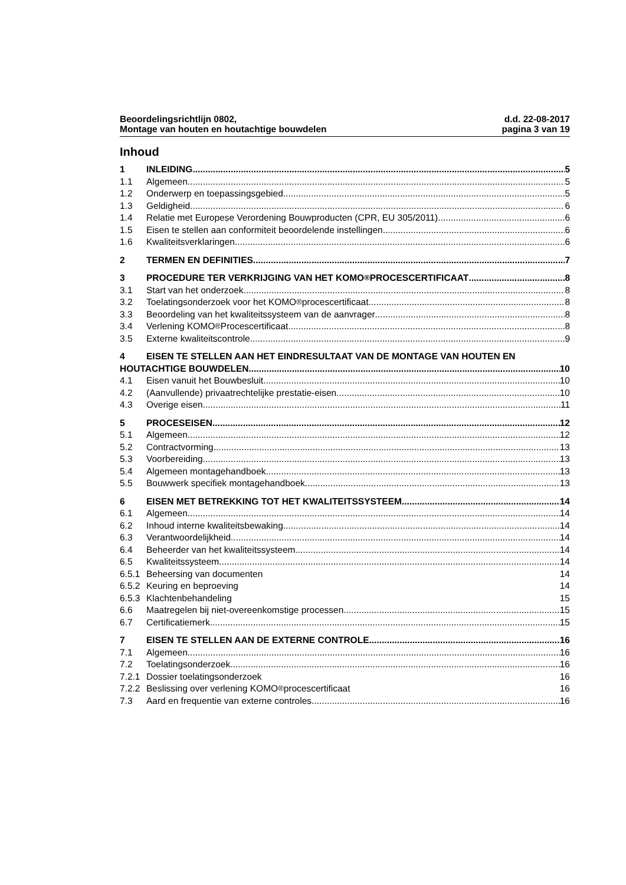Beoordelingsrichtlijn 0802,
Montage van houten en houtachtige bouwdelen
d.d. 22-08-2017
pagina 3 van 19
Inhoud
1 INLEIDING 5
1.1 Algemeen 5
1.2 Onderwerp en toepassingsgebied 5
1.3 Geldigheid 6
1.4 Relatie met Europese Verordening Bouwproducten (CPR, EU 305/2011) 6
1.5 Eisen te stellen aan conformiteit beoordelende instellingen 6
1.6 Kwaliteitsverklaringen 6
2 TERMEN EN DEFINITIES 7
3 PROCEDURE TER VERKRIJGING VAN HET KOMO<sup>®</sup> PROCESCERTIFICAAT 8
3.1 Start van het onderzoek 8
3.2 Toelatingsonderzoek voor het KOMO<sup>®</sup> procescertificaat 8
3.3 Beoordeling van het kwaliteitssysteem van de aanvrager 8
3.4 Verlening KOMO<sup>®</sup> Procescertificaat 8
3.5 Externe kwaliteitscontrole 9
4 EISEN TE STELLEN AAN HET EINDRESULTAAT VAN DE MONTAGE VAN HOUTEN EN
HOUTACHTIGE BOUWDELEN 10
4.1 Eisen vanuit het Bouwbesluit 10
4.2 (Aanvullende) privaatrechtelijke prestatie-eisen 10
4.3 Overige eisen 11
5 PROCESEISEN 12
5.1 Algemeen 12
5.2 Contractvorming 13
5.3 Voorbereiding 13
5.4 Algemeen montagehandboek 13
5.5 Bouwwerk specifiek montagehandboek 13
6 EISEN MET BETREKKING TOT HET KWALITEITSSYSTEEM 14
6.1 Algemeen 14
6.2 Inhoud interne kwaliteitsbewaking 14
6.3 Verantwoordelijkheid 14
6.4 Beheerder van het kwaliteitssysteem 14
6.5 Kwaliteitssysteem 14
6.5.1 Beheersing van documenten 14
6.5.2 Keuring en beproeving 14
6.5.3 Klachtenbehandeling 15
6.6 Maatregelen bij niet-overeenkomstige processen 15
6.7 Certificatiemerk 15
7 EISEN TE STELLEN AAN DE EXTERNE CONTROLE 16
7.1 Algemeen 16
7.2 Toelatingsonderzoek 16
7.2.1 Dossier toelatingsonderzoek 16
7.2.2 Beslissing over verlening KOMO<sup>®</sup> procescertificaat 16
7.3 Aard en frequentie van externe controles 16